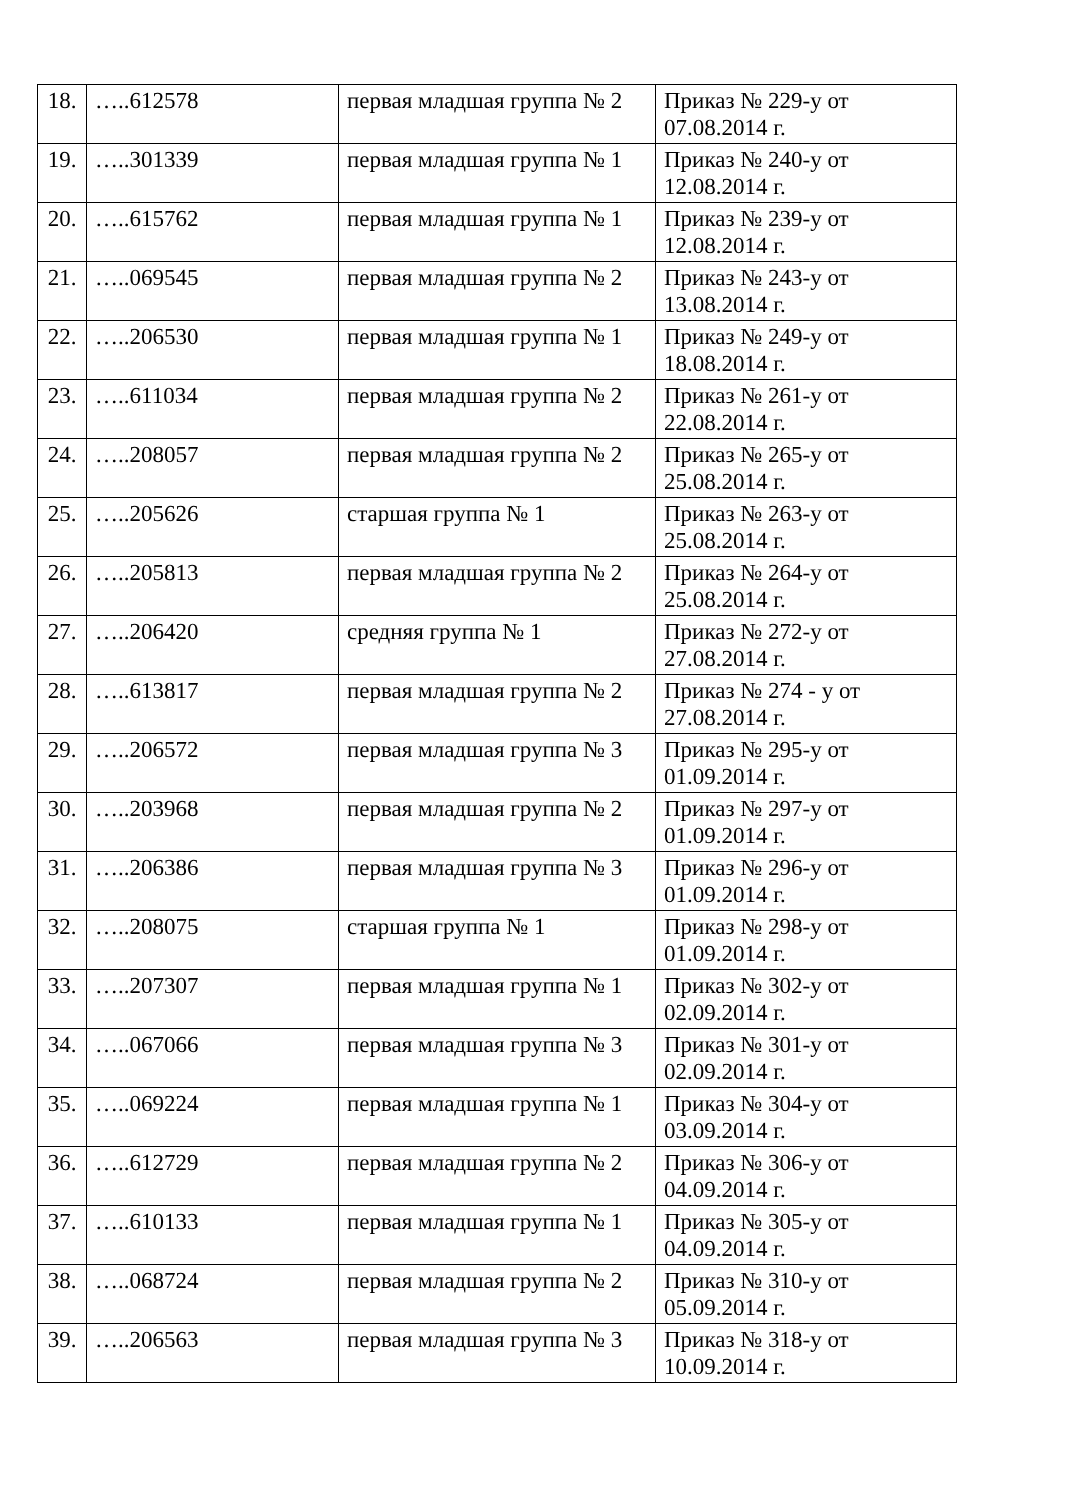| 18. | …..612578 | первая младшая группа № 2 | Приказ № 229-у от 07.08.2014 г. |
| 19. | …..301339 | первая младшая группа № 1 | Приказ № 240-у от 12.08.2014 г. |
| 20. | …..615762 | первая младшая группа № 1 | Приказ № 239-у от 12.08.2014 г. |
| 21. | …..069545 | первая младшая группа № 2 | Приказ № 243-у от 13.08.2014 г. |
| 22. | …..206530 | первая младшая группа № 1 | Приказ № 249-у от 18.08.2014 г. |
| 23. | …..611034 | первая младшая группа № 2 | Приказ № 261-у от 22.08.2014 г. |
| 24. | …..208057 | первая младшая группа № 2 | Приказ № 265-у от 25.08.2014 г. |
| 25. | …..205626 | старшая группа № 1 | Приказ № 263-у от 25.08.2014 г. |
| 26. | …..205813 | первая младшая группа № 2 | Приказ № 264-у от 25.08.2014 г. |
| 27. | …..206420 | средняя группа № 1 | Приказ № 272-у от 27.08.2014 г. |
| 28. | …..613817 | первая младшая группа № 2 | Приказ № 274 - у от 27.08.2014 г. |
| 29. | …..206572 | первая младшая группа № 3 | Приказ № 295-у от 01.09.2014 г. |
| 30. | …..203968 | первая младшая группа № 2 | Приказ № 297-у от 01.09.2014 г. |
| 31. | …..206386 | первая младшая группа № 3 | Приказ № 296-у от 01.09.2014 г. |
| 32. | …..208075 | старшая группа № 1 | Приказ № 298-у от 01.09.2014 г. |
| 33. | …..207307 | первая младшая группа № 1 | Приказ № 302-у от 02.09.2014 г. |
| 34. | …..067066 | первая младшая группа № 3 | Приказ № 301-у от 02.09.2014 г. |
| 35. | …..069224 | первая младшая группа № 1 | Приказ № 304-у от 03.09.2014 г. |
| 36. | …..612729 | первая младшая группа № 2 | Приказ № 306-у от 04.09.2014 г. |
| 37. | …..610133 | первая младшая группа № 1 | Приказ № 305-у от 04.09.2014 г. |
| 38. | …..068724 | первая младшая группа № 2 | Приказ № 310-у от 05.09.2014 г. |
| 39. | …..206563 | первая младшая группа № 3 | Приказ № 318-у от 10.09.2014 г. |